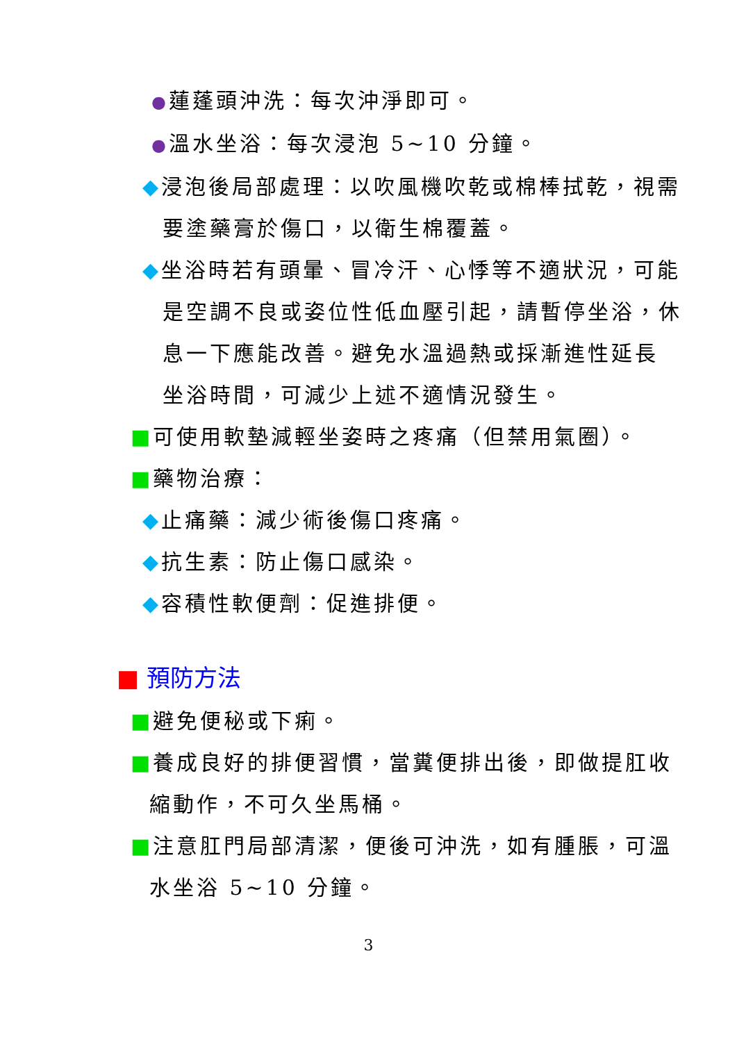●蓮蓬頭沖洗：每次沖淨即可。
●溫水坐浴：每次浸泡 5~10 分鐘。
◆浸泡後局部處理：以吹風機吹乾或棉棒拭乾，視需
要塗藥膏於傷口，以衛生棉覆蓋。
◆坐浴時若有頭暈、冒冷汗、心悸等不適狀況，可能
是空調不良或姿位性低血壓引起，請暫停坐浴，休
息一下應能改善。避免水溫過熱或採漸進性延長
坐浴時間，可減少上述不適情況發生。
■可使用軟墊減輕坐姿時之疼痛（但禁用氣圈）。
■藥物治療：
◆止痛藥：減少術後傷口疼痛。
◆抗生素：防止傷口感染。
◆容積性軟便劑：促進排便。
■ 預防方法
■避免便秘或下痢。
■養成良好的排便習慣，當糞便排出後，即做提肛收
縮動作，不可久坐馬桶。
■注意肛門局部清潔，便後可沖洗，如有腫脹，可溫
水坐浴 5~10 分鐘。
3